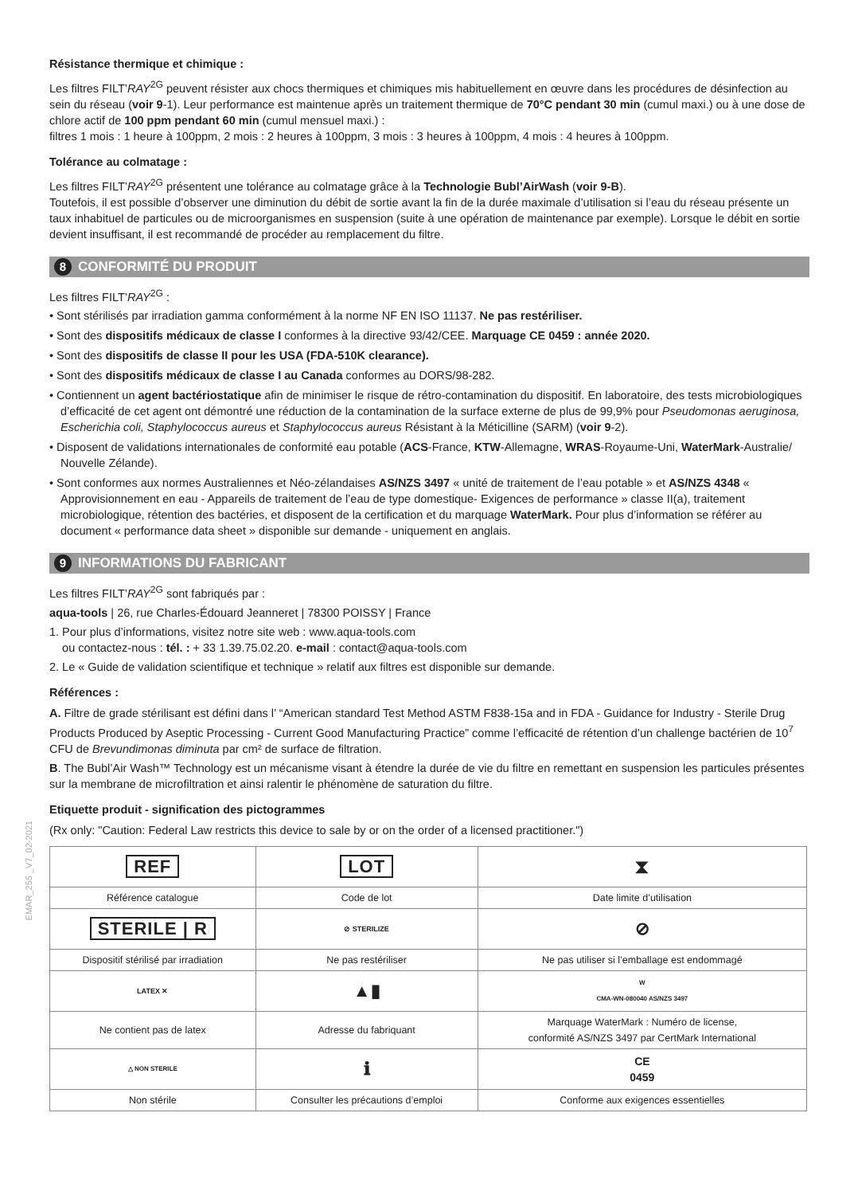Résistance thermique et chimique :
Les filtres FILT’RAY<sup>2G</sup> peuvent résister aux chocs thermiques et chimiques mis habituellement en œuvre dans les procédures de désinfection au sein du réseau (voir 9-1). Leur performance est maintenue après un traitement thermique de 70°C pendant 30 min (cumul maxi.) ou à une dose de chlore actif de 100 ppm pendant 60 min (cumul mensuel maxi.) :
filtres 1 mois : 1 heure à 100ppm, 2 mois : 2 heures à 100ppm, 3 mois : 3 heures à 100ppm, 4 mois : 4 heures à 100ppm.
Tolérance au colmatage :
Les filtres FILT’RAY<sup>2G</sup> présentent une tolérance au colmatage grâce à la Technologie Bubl’AirWash (voir 9-B).
Toutefois, il est possible d’observer une diminution du débit de sortie avant la fin de la durée maximale d’utilisation si l’eau du réseau présente un taux inhabituel de particules ou de microorganismes en suspension (suite à une opération de maintenance par exemple). Lorsque le débit en sortie devient insuffisant, il est recommandé de procéder au remplacement du filtre.
8 CONFORMITÉ DU PRODUIT
Les filtres FILT’RAY<sup>2G</sup> :
• Sont stérilisés par irradiation gamma conformément à la norme NF EN ISO 11137. Ne pas restériliser.
• Sont des dispositifs médicaux de classe I conformes à la directive 93/42/CEE. Marquage CE 0459 : année 2020.
• Sont des dispositifs de classe II pour les USA (FDA-510K clearance).
• Sont des dispositifs médicaux de classe I au Canada conformes au DORS/98-282.
• Contiennent un agent bactériostatique afin de minimiser le risque de rétro-contamination du dispositif. En laboratoire, des tests microbiologiques d’efficacité de cet agent ont démontré une réduction de la contamination de la surface externe de plus de 99,9% pour Pseudomonas aeruginosa, Escherichia coli, Staphylococcus aureus et Staphylococcus aureus Résistant à la Méticilline (SARM) (voir 9-2).
• Disposent de validations internationales de conformité eau potable (ACS-France, KTW-Allemagne, WRAS-Royaume-Uni, WaterMark-Australie/ Nouvelle Zélande).
• Sont conformes aux normes Australiennes et Néo-zélandaises AS/NZS 3497 « unité de traitement de l’eau potable » et AS/NZS 4348 « Approvisionnement en eau - Appareils de traitement de l’eau de type domestique- Exigences de performance » classe II(a), traitement microbiologique, rétention des bactéries, et disposent de la certification et du marquage WaterMark. Pour plus d’information se référer au document « performance data sheet » disponible sur demande - uniquement en anglais.
9 INFORMATIONS DU FABRICANT
Les filtres FILT’RAY<sup>2G</sup> sont fabriqués par :
aqua-tools | 26, rue Charles-Édouard Jeanneret | 78300 POISSY | France
1. Pour plus d’informations, visitez notre site web : www.aqua-tools.com
ou contactez-nous : tél. : + 33 1.39.75.02.20. e-mail : contact@aqua-tools.com
2. Le « Guide de validation scientifique et technique » relatif aux filtres est disponible sur demande.
Références :
A. Filtre de grade stérilisant est défini dans l’ “American standard Test Method ASTM F838-15a and in FDA - Guidance for Industry - Sterile Drug Products Produced by Aseptic Processing - Current Good Manufacturing Practice” comme l’efficacité de rétention d’un challenge bactérien de 10<sup>7</sup> CFU de Brevundimonas diminuta par cm² de surface de filtration.
B. The Bubl’Air Wash™ Technology est un mécanisme visant à étendre la durée de vie du filtre en remettant en suspension les particules présentes sur la membrane de microfiltration et ainsi ralentir le phénomène de saturation du filtre.
Etiquette produit - signification des pictogrammes
(Rx only: "Caution: Federal Law restricts this device to sale by or on the order of a licensed practitioner.")
| REF | LOT | ⧗ |
| Référence catalogue | Code de lot | Date limite d’utilisation |
| STERILE / R | ⊘ STERILIZE | ⊘ |
| Dispositif stérilisé par irradiation | Ne pas restériliser | Ne pas utiliser si l’emballage est endommagé |
| LATEX ✕ | ▲▮ | W CMA-WN-080040 AS/NZS 3497 |
| Ne contient pas de latex | Adresse du fabriquant | Marquage WaterMark : Numéro de license, conformité AS/NZS 3497 par CertMark International |
| △ NON STERILE | ℹ | CE 0459 |
| Non stérile | Consulter les précautions d’emploi | Conforme aux exigences essentielles |
EMAR_255 _V7_02-2021